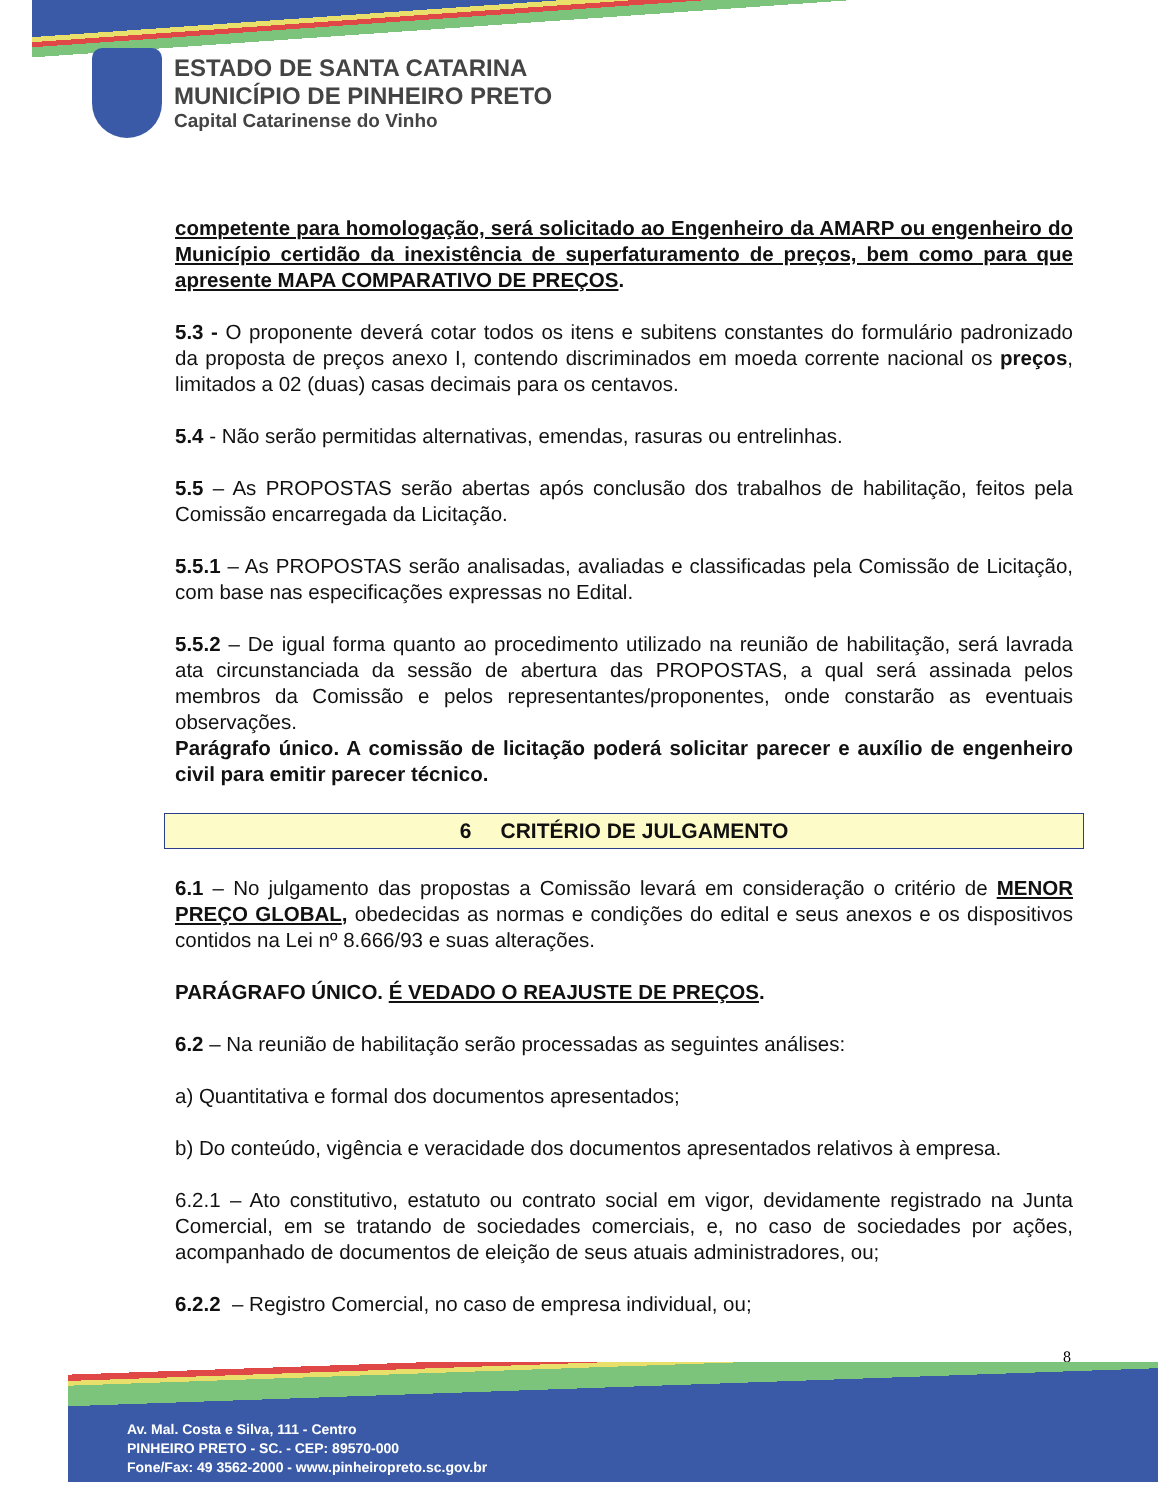ESTADO DE SANTA CATARINA
MUNICÍPIO DE PINHEIRO PRETO
Capital Catarinense do Vinho
competente para homologação, será solicitado ao Engenheiro da AMARP ou engenheiro do Município certidão da inexistência de superfaturamento de preços, bem como para que apresente MAPA COMPARATIVO DE PREÇOS.
5.3 - O proponente deverá cotar todos os itens e subitens constantes do formulário padronizado da proposta de preços anexo I, contendo discriminados em moeda corrente nacional os preços, limitados a 02 (duas) casas decimais para os centavos.
5.4 - Não serão permitidas alternativas, emendas, rasuras ou entrelinhas.
5.5 – As PROPOSTAS serão abertas após conclusão dos trabalhos de habilitação, feitos pela Comissão encarregada da Licitação.
5.5.1 – As PROPOSTAS serão analisadas, avaliadas e classificadas pela Comissão de Licitação, com base nas especificações expressas no Edital.
5.5.2 – De igual forma quanto ao procedimento utilizado na reunião de habilitação, será lavrada ata circunstanciada da sessão de abertura das PROPOSTAS, a qual será assinada pelos membros da Comissão e pelos representantes/proponentes, onde constarão as eventuais observações.
Parágrafo único. A comissão de licitação poderá solicitar parecer e auxílio de engenheiro civil para emitir parecer técnico.
6 CRITÉRIO DE JULGAMENTO
6.1 – No julgamento das propostas a Comissão levará em consideração o critério de MENOR PREÇO GLOBAL, obedecidas as normas e condições do edital e seus anexos e os dispositivos contidos na Lei nº 8.666/93 e suas alterações.
PARÁGRAFO ÚNICO. É VEDADO O REAJUSTE DE PREÇOS.
6.2 – Na reunião de habilitação serão processadas as seguintes análises:
a) Quantitativa e formal dos documentos apresentados;
b) Do conteúdo, vigência e veracidade dos documentos apresentados relativos à empresa.
6.2.1 – Ato constitutivo, estatuto ou contrato social em vigor, devidamente registrado na Junta Comercial, em se tratando de sociedades comerciais, e, no caso de sociedades por ações, acompanhado de documentos de eleição de seus atuais administradores, ou;
6.2.2 – Registro Comercial, no caso de empresa individual, ou;
8
Av. Mal. Costa e Silva, 111 - Centro
PINHEIRO PRETO - SC. - CEP: 89570-000
Fone/Fax: 49 3562-2000 - www.pinheiropreto.sc.gov.br